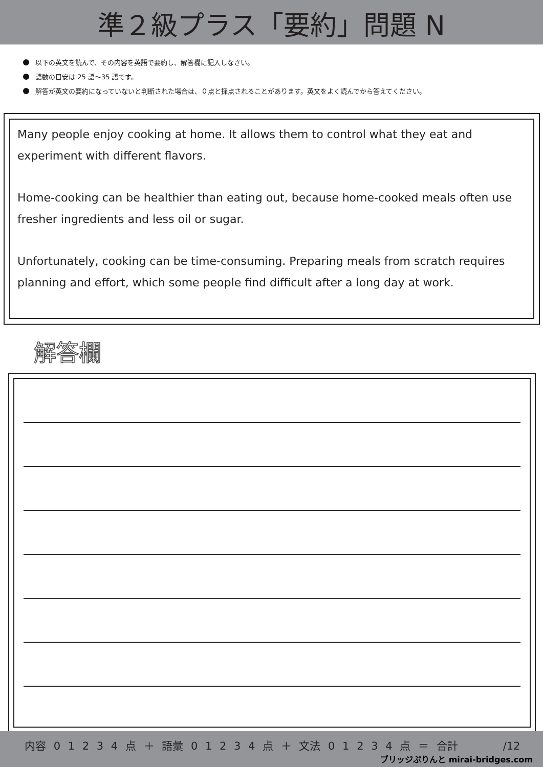準２級プラス「要約」問題 N
以下の英文を読んで、その内容を英語で要約し、解答欄に記入しなさい。
語数の目安は 25 語～35 語です。
解答が英文の要約になっていないと判断された場合は、０点と採点されることがあります。英文をよく読んでから答えてください。
Many people enjoy cooking at home. It allows them to control what they eat and experiment with different flavors.
Home-cooking can be healthier than eating out, because home-cooked meals often use fresher ingredients and less oil or sugar.
Unfortunately, cooking can be time-consuming. Preparing meals from scratch requires planning and effort, which some people find difficult after a long day at work.
解答欄
内容 0 1 2 3 4 点 ＋ 語彙 0 1 2 3 4 点 ＋ 文法 0 1 2 3 4 点 ＝ 合計 /12
ブリッジぷりんと mirai-bridges.com